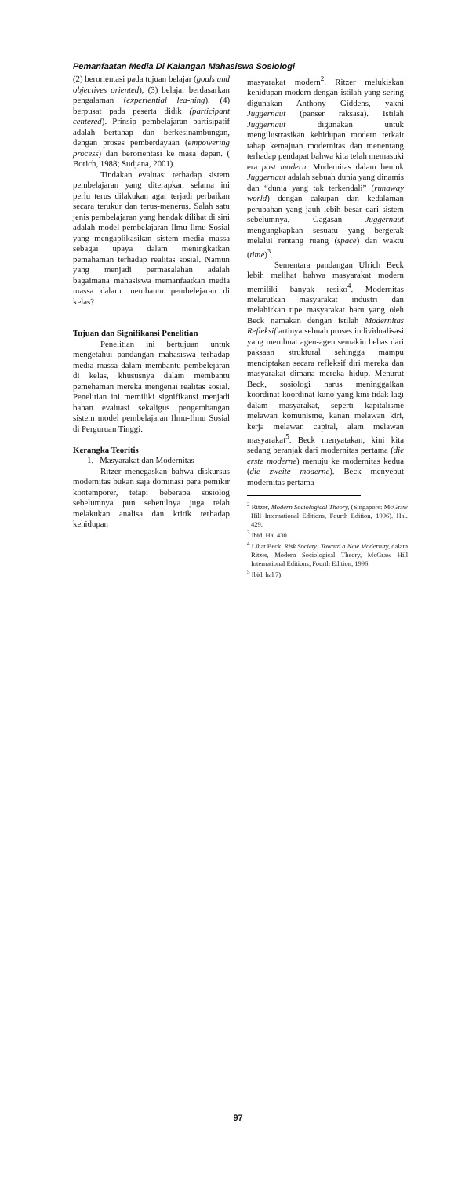Pemanfaatan Media Di Kalangan Mahasiswa Sosiologi
(2) berorientasi pada tujuan belajar (goals and objectives oriented), (3) belajar berdasarkan pengalaman (experiential lea-ning), (4) berpusat pada peserta didik (participant centered). Prinsip pembelajaran partisipatif adalah bertahap dan berkesinambungan, dengan proses pemberdayaan (empowering process) dan berorientasi ke masa depan. ( Borich, 1988; Sudjana, 2001).
Tindakan evaluasi terhadap sistem pembelajaran yang diterapkan selama ini perlu terus dilakukan agar terjadi perbaikan secara terukur dan terus-menerus. Salah satu jenis pembelajaran yang hendak dilihat di sini adalah model pembelajaran Ilmu-Ilmu Sosial yang mengaplikasikan sistem media massa sebagai upaya dalam meningkatkan pemahaman terhadap realitas sosial. Namun yang menjadi permasalahan adalah bagaimana mahasiswa memanfaatkan media massa dalam membantu pembelejaran di kelas?
Tujuan dan Signifikansi Penelitian
Penelitian ini bertujuan untuk mengetahui pandangan mahasiswa terhadap media massa dalam membantu pembelejaran di kelas, khususnya dalam membantu pemehaman mereka mengenai realitas sosial. Penelitian ini memiliki signifikansi menjadi bahan evaluasi sekaligus pengembangan sistem model pembelajaran Ilmu-Ilmu Sosial di Perguruan Tinggi.
Kerangka Teoritis
1. Masyarakat dan Modernitas
Ritzer menegaskan bahwa diskursus modernitas bukan saja dominasi para pemikir kontemporer, tetapi beberapa sosiolog sebelumnya pun sebetulnya juga telah melakukan analisa dan kritik terhadap kehidupan
masyarakat modern<sup>2</sup>. Ritzer melukiskan kehidupan modern dengan istilah yang sering digunakan Anthony Giddens, yakni Juggernaut (panser raksasa). Istilah Juggernaut digunakan untuk mengilustrasikan kehidupan modern terkait tahap kemajuan modernitas dan menentang terhadap pendapat bahwa kita telah memasuki era post modern. Modernitas dalam bentuk Juggernaut adalah sebuah dunia yang dinamis dan “dunia yang tak terkendali” (runaway world) dengan cakupan dan kedalaman perubahan yang jauh lebih besar dari sistem sebelumnya. Gagasan Juggernaut mengungkapkan sesuatu yang bergerak melalui rentang ruang (space) dan waktu (time)<sup>3</sup>.
Sementara pandangan Ulrich Beck lebih melihat bahwa masyarakat modern memiliki banyak resiko<sup>4</sup>. Modernitas melarutkan masyarakat industri dan melahirkan tipe masyarakat baru yang oleh Beck namakan dengan istilah Modernitas Refleksif artinya sebuah proses individualisasi yang membuat agen-agen semakin bebas dari paksaan struktural sehingga mampu menciptakan secara refleksif diri mereka dan masyarakat dimana mereka hidup. Menurut Beck, sosiologi harus meninggalkan koordinat-koordinat kuno yang kini tidak lagi dalam masyarakat, seperti kapitalisme melawan komunisme, kanan melawan kiri, kerja melawan capital, alam melawan masyarakat<sup>5</sup>. Beck menyatakan, kini kita sedang beranjak dari modernitas pertama (die erste moderne) menuju ke modernitas kedua (die zweite moderne). Beck menyebut modernitas pertama
<sup>2</sup> Ritzer, Modern Sociological Theory, (Singapore: McGraw Hill International Editions, Fourth Edition, 1996). Hal. 429.
<sup>3</sup> Ibid. Hal 430.
<sup>4</sup> Lihat Beck, Risk Society: Toward a New Modernity, dalam Ritzer, Modern Sociological Theory, McGraw Hill International Editions, Fourth Edition, 1996.
<sup>5</sup> Ibid. hal 7).
97